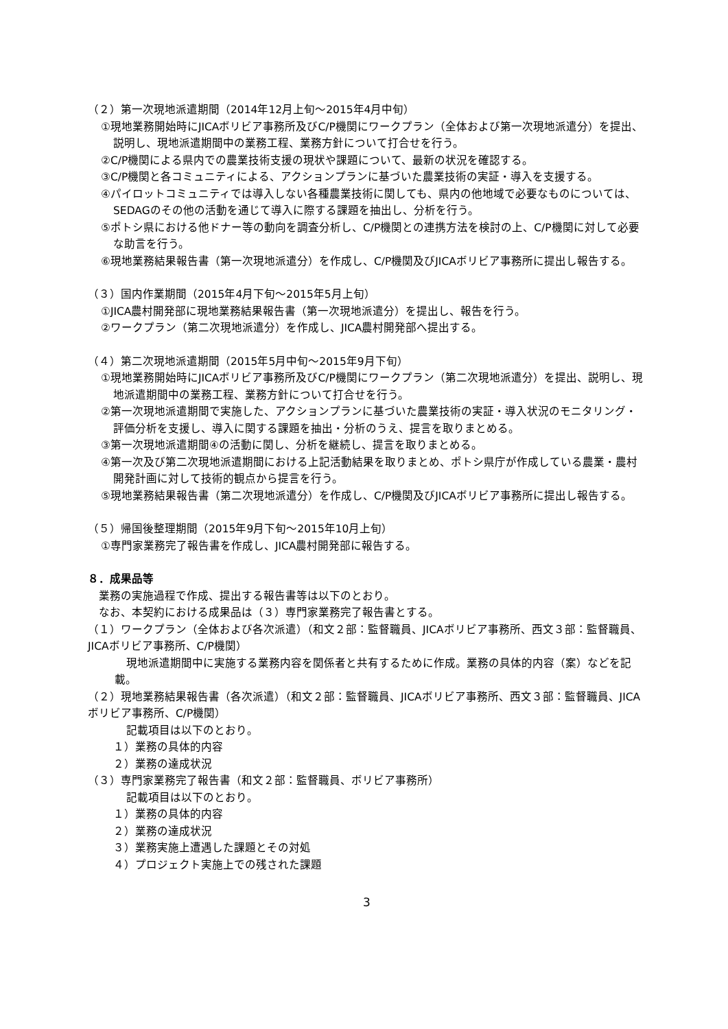（２）第一次現地派遣期間（2014年12月上旬～2015年4月中旬）
①現地業務開始時にJICAボリビア事務所及びC/P機関にワークプラン（全体および第一次現地派遣分）を提出、説明し、現地派遣期間中の業務工程、業務方針について打合せを行う。
②C/P機関による県内での農業技術支援の現状や課題について、最新の状況を確認する。
③C/P機関と各コミュニティによる、アクションプランに基づいた農業技術の実証・導入を支援する。
④パイロットコミュニティでは導入しない各種農業技術に関しても、県内の他地域で必要なものについては、SEDAGのその他の活動を通じて導入に際する課題を抽出し、分析を行う。
⑤ポトシ県における他ドナー等の動向を調査分析し、C/P機関との連携方法を検討の上、C/P機関に対して必要な助言を行う。
⑥現地業務結果報告書（第一次現地派遣分）を作成し、C/P機関及びJICAボリビア事務所に提出し報告する。
（３）国内作業期間（2015年4月下旬～2015年5月上旬）
①JICA農村開発部に現地業務結果報告書（第一次現地派遣分）を提出し、報告を行う。
②ワークプラン（第二次現地派遣分）を作成し、JICA農村開発部へ提出する。
（４）第二次現地派遣期間（2015年5月中旬～2015年9月下旬）
①現地業務開始時にJICAボリビア事務所及びC/P機関にワークプラン（第二次現地派遣分）を提出、説明し、現地派遣期間中の業務工程、業務方針について打合せを行う。
②第一次現地派遣期間で実施した、アクションプランに基づいた農業技術の実証・導入状況のモニタリング・評価分析を支援し、導入に関する課題を抽出・分析のうえ、提言を取りまとめる。
③第一次現地派遣期間④の活動に関し、分析を継続し、提言を取りまとめる。
④第一次及び第二次現地派遣期間における上記活動結果を取りまとめ、ポトシ県庁が作成している農業・農村開発計画に対して技術的観点から提言を行う。
⑤現地業務結果報告書（第二次現地派遣分）を作成し、C/P機関及びJICAボリビア事務所に提出し報告する。
（５）帰国後整理期間（2015年9月下旬～2015年10月上旬）
①専門家業務完了報告書を作成し、JICA農村開発部に報告する。
８．成果品等
業務の実施過程で作成、提出する報告書等は以下のとおり。
なお、本契約における成果品は（３）専門家業務完了報告書とする。
（１）ワークプラン（全体および各次派遣）（和文２部：監督職員、JICAボリビア事務所、西文３部：監督職員、JICAボリビア事務所、C/P機関）
現地派遣期間中に実施する業務内容を関係者と共有するために作成。業務の具体的内容（案）などを記載。
（２）現地業務結果報告書（各次派遣）（和文２部：監督職員、JICAボリビア事務所、西文３部：監督職員、JICAボリビア事務所、C/P機関）
記載項目は以下のとおり。
１）業務の具体的内容
２）業務の達成状況
（３）専門家業務完了報告書（和文２部：監督職員、ボリビア事務所）
記載項目は以下のとおり。
１）業務の具体的内容
２）業務の達成状況
３）業務実施上遭遇した課題とその対処
４）プロジェクト実施上での残された課題
3